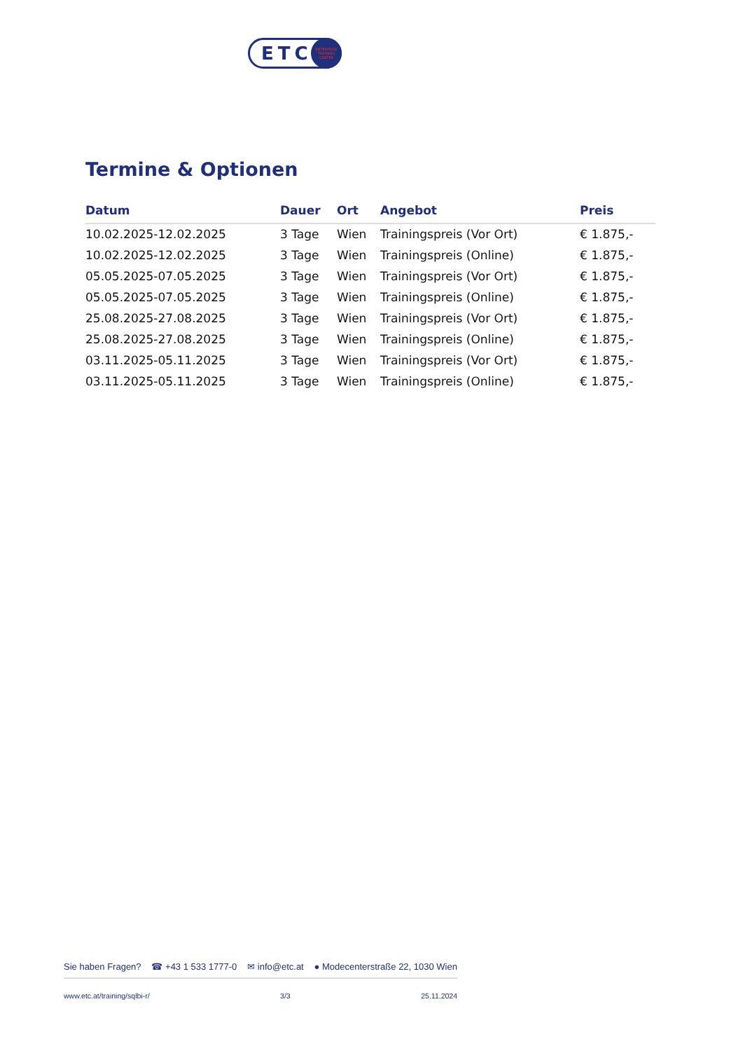ETC
ENTERPRISE
TRAINING
CENTER
Termine & Optionen
| Datum | Dauer | Ort | Angebot | Preis |
| --- | --- | --- | --- | --- |
| 10.02.2025-12.02.2025 | 3 Tage | Wien | Trainingspreis (Vor Ort) | € 1.875,- |
| 10.02.2025-12.02.2025 | 3 Tage | Wien | Trainingspreis (Online) | € 1.875,- |
| 05.05.2025-07.05.2025 | 3 Tage | Wien | Trainingspreis (Vor Ort) | € 1.875,- |
| 05.05.2025-07.05.2025 | 3 Tage | Wien | Trainingspreis (Online) | € 1.875,- |
| 25.08.2025-27.08.2025 | 3 Tage | Wien | Trainingspreis (Vor Ort) | € 1.875,- |
| 25.08.2025-27.08.2025 | 3 Tage | Wien | Trainingspreis (Online) | € 1.875,- |
| 03.11.2025-05.11.2025 | 3 Tage | Wien | Trainingspreis (Vor Ort) | € 1.875,- |
| 03.11.2025-05.11.2025 | 3 Tage | Wien | Trainingspreis (Online) | € 1.875,- |
Sie haben Fragen? ☎ +43 1 533 1777-0 ✉ info@etc.at ● Modecenterstraße 22, 1030 Wien
www.etc.at/training/sqlbi-r/ 3/3 25.11.2024